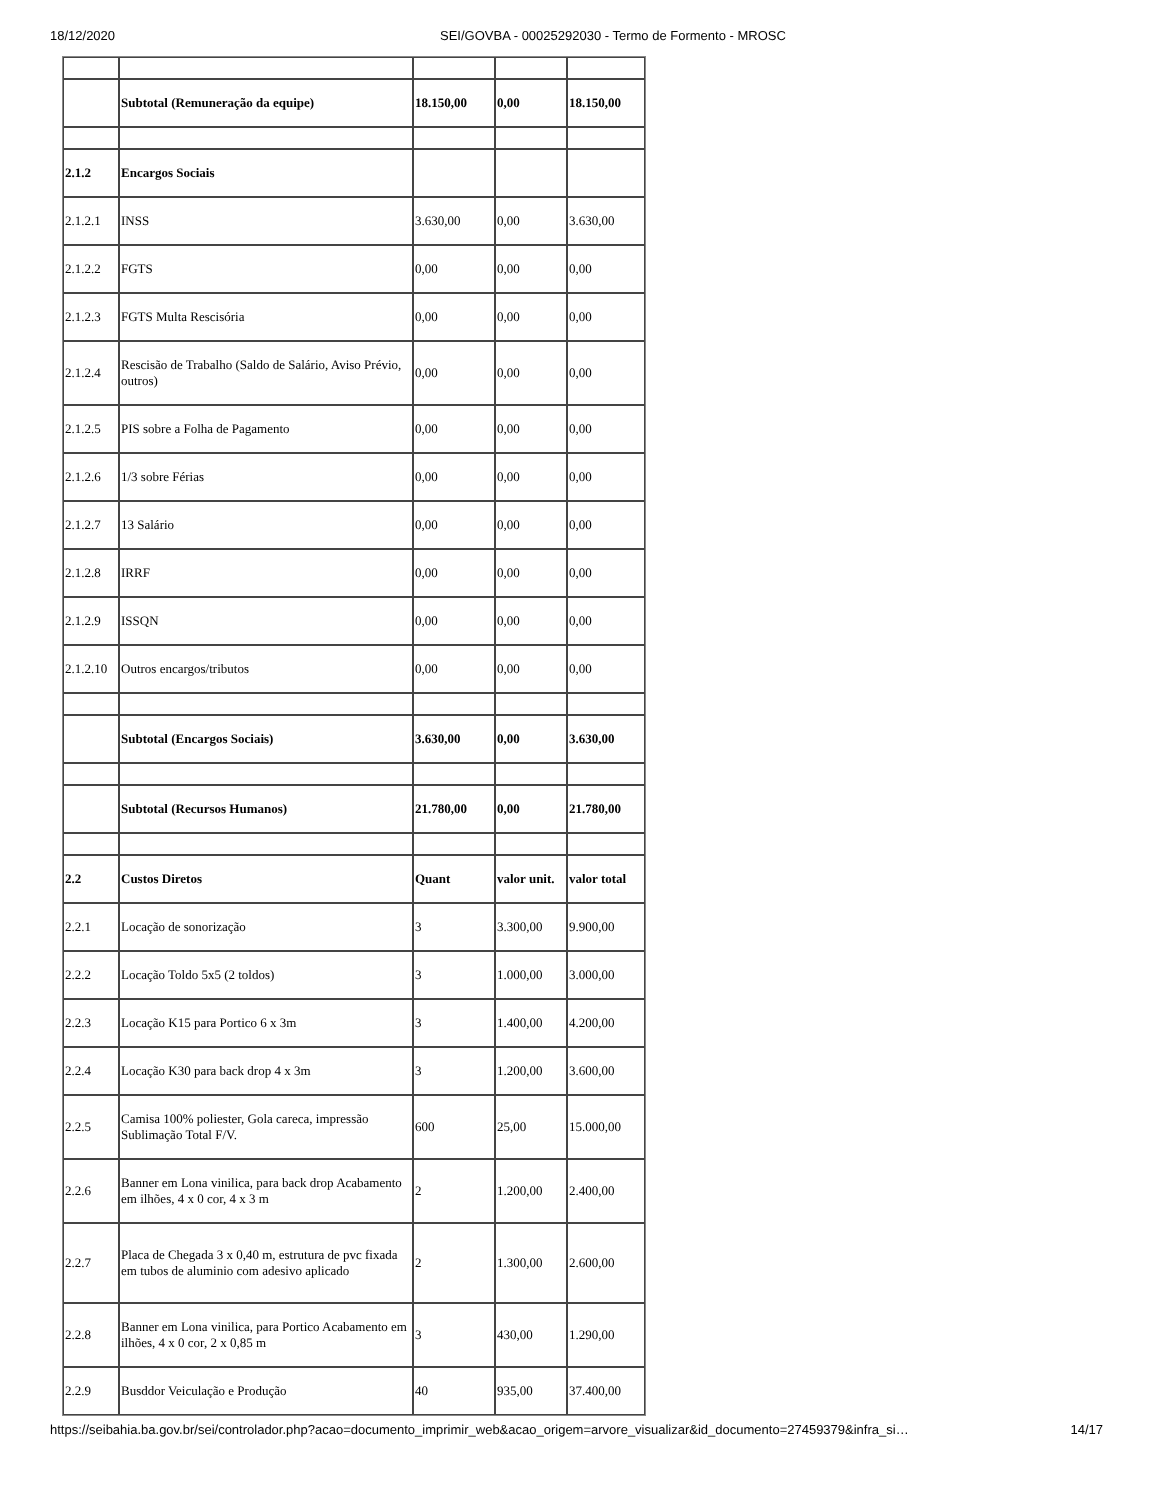18/12/2020 SEI/GOVBA - 00025292030 - Termo de Formento - MROSC
| | Subtotal (Remuneração da equipe) | 18.150,00 | 0,00 | 18.150,00 |
| 2.1.2 | Encargos Sociais | | | |
| 2.1.2.1 | INSS | 3.630,00 | 0,00 | 3.630,00 |
| 2.1.2.2 | FGTS | 0,00 | 0,00 | 0,00 |
| 2.1.2.3 | FGTS Multa Rescisória | 0,00 | 0,00 | 0,00 |
| 2.1.2.4 | Rescisão de Trabalho (Saldo de Salário, Aviso Prévio, outros) | 0,00 | 0,00 | 0,00 |
| 2.1.2.5 | PIS sobre a Folha de Pagamento | 0,00 | 0,00 | 0,00 |
| 2.1.2.6 | 1/3 sobre Férias | 0,00 | 0,00 | 0,00 |
| 2.1.2.7 | 13 Salário | 0,00 | 0,00 | 0,00 |
| 2.1.2.8 | IRRF | 0,00 | 0,00 | 0,00 |
| 2.1.2.9 | ISSQN | 0,00 | 0,00 | 0,00 |
| 2.1.2.10 | Outros encargos/tributos | 0,00 | 0,00 | 0,00 |
| | Subtotal (Encargos Sociais) | 3.630,00 | 0,00 | 3.630,00 |
| | Subtotal (Recursos Humanos) | 21.780,00 | 0,00 | 21.780,00 |
| 2.2 | Custos Diretos | Quant | valor unit. | valor total |
| 2.2.1 | Locação de sonorização | 3 | 3.300,00 | 9.900,00 |
| 2.2.2 | Locação Toldo 5x5 (2 toldos) | 3 | 1.000,00 | 3.000,00 |
| 2.2.3 | Locação K15 para Portico 6 x 3m | 3 | 1.400,00 | 4.200,00 |
| 2.2.4 | Locação K30 para back drop 4 x 3m | 3 | 1.200,00 | 3.600,00 |
| 2.2.5 | Camisa 100% poliester, Gola careca, impressão Sublimação Total F/V. | 600 | 25,00 | 15.000,00 |
| 2.2.6 | Banner em Lona vinilica, para back drop Acabamento em ilhões, 4 x 0 cor, 4 x 3 m | 2 | 1.200,00 | 2.400,00 |
| 2.2.7 | Placa de Chegada 3 x 0,40 m, estrutura de pvc fixada em tubos de aluminio com adesivo aplicado | 2 | 1.300,00 | 2.600,00 |
| 2.2.8 | Banner em Lona vinilica, para Portico Acabamento em ilhões, 4 x 0 cor, 2 x 0,85 m | 3 | 430,00 | 1.290,00 |
| 2.2.9 | Busddor Veiculação e Produção | 40 | 935,00 | 37.400,00 |
https://seibahia.ba.gov.br/sei/controlador.php?acao=documento_imprimir_web&acao_origem=arvore_visualizar&id_documento=27459379&infra_si… 14/17